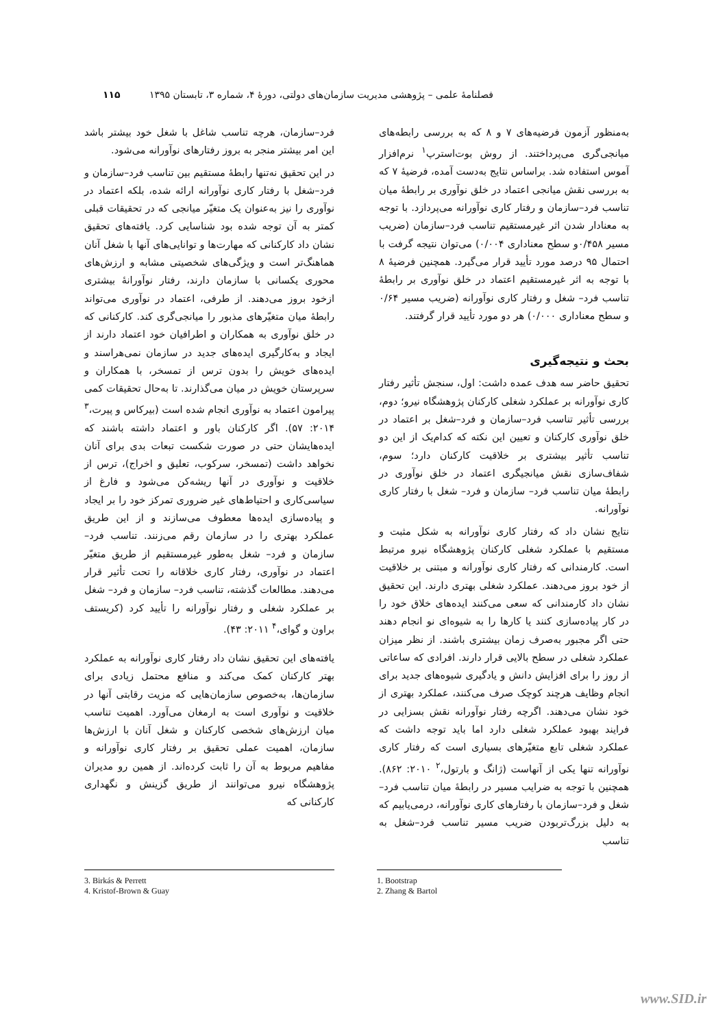فصلنامهٔ علمی – پژوهشی مدیریت سازمان‌های دولتی، دورهٔ ۴، شماره ۳، تابستان ۱۳۹۵ ۱۱۵
به‌منظور آزمون فرضیه‌های ۷ و ۸ که به بررسی رابطه‌های میانجی‌گری می‌پرداختند. از روش بوت‌استرپ<sup>۱</sup> نرم‌افزار آموس استفاده شد. براساس نتایج به‌دست آمده، فرضیهٔ ۷ که به بررسی نقش میانجی اعتماد در خلق نوآوری بر رابطهٔ میان تناسب فرد–سازمان و رفتار کاری نوآورانه می‌پردازد. با توجه به معنادار شدن اثر غیرمستقیم تناسب فرد–سازمان (ضریب مسیر ۰/۴۵۸و سطح معناداری ۰/۰۰۴) می‌توان نتیجه گرفت با احتمال ۹۵ درصد مورد تأیید قرار می‌گیرد. همچنین فرضیهٔ ۸ با توجه به اثر غیرمستقیم اعتماد در خلق نوآوری بر رابطهٔ تناسب فرد– شغل و رفتار کاری نوآورانه (ضریب مسیر ۰/۶۴ و سطح معناداری ۰/۰۰۰) هر دو مورد تأیید قرار گرفتند.
بحث و نتیجه‌گیری
تحقیق حاضر سه هدف عمده داشت: اول، سنجش تأثیر رفتار کاری نوآورانه بر عملکرد شغلی کارکنان پژوهشگاه نیرو؛ دوم، بررسی تأثیر تناسب فرد–سازمان و فرد–شغل بر اعتماد در خلق نوآوری کارکنان و تعیین این نکته که کدام‌یک از این دو تناسب تأثیر بیشتری بر خلاقیت کارکنان دارد؛ سوم، شفاف‌سازی نقش میانجیگری اعتماد در خلق نوآوری در رابطهٔ میان تناسب فرد– سازمان و فرد– شغل با رفتار کاری نوآورانه.
نتایج نشان داد که رفتار کاری نوآورانه به شکل مثبت و مستقیم با عملکرد شغلی کارکنان پژوهشگاه نیرو مرتبط است. کارمندانی که رفتار کاری نوآورانه و مبتنی بر خلاقیت از خود بروز می‌دهند. عملکرد شغلی بهتری دارند. این تحقیق نشان داد کارمندانی که سعی می‌کنند ایده‌های خلاق خود را در کار پیاده‌سازی کنند یا کارها را به شیوه‌ای نو انجام دهند حتی اگر مجبور به‌صرف زمان بیشتری باشند. از نظر میزان عملکرد شغلی در سطح بالایی قرار دارند. افرادی که ساعاتی از روز را برای افزایش دانش و یادگیری شیوه‌های جدید برای انجام وظایف هرچند کوچک صرف می‌کنند، عملکرد بهتری از خود نشان می‌دهند. اگرچه رفتار نوآورانه نقش بسزایی در فرایند بهبود عملکرد شغلی دارد اما باید توجه داشت که عملکرد شغلی تابع متغیّرهای بسیاری است که رفتار کاری نوآورانه تنها یکی از آنهاست (ژانگ و بارتول،<sup>۲</sup> ۲۰۱۰: ۸۶۲). همچنین با توجه به ضرایب مسیر در رابطهٔ میان تناسب فرد–شغل و فرد–سازمان با رفتارهای کاری نوآورانه، درمی‌یابیم که به دلیل بزرگ‌تربودن ضریب مسیر تناسب فرد–شغل به تناسب
فرد–سازمان، هرچه تناسب شاغل با شغل خود بیشتر باشد این امر بیشتر منجر به بروز رفتارهای نوآورانه می‌شود.
در این تحقیق نه‌تنها رابطهٔ مستقیم بین تناسب فرد–سازمان و فرد–شغل با رفتار کاری نوآورانه ارائه شده، بلکه اعتماد در نوآوری را نیز به‌عنوان یک متغیّر میانجی که در تحقیقات قبلی کمتر به آن توجه شده بود شناسایی کرد. یافته‌های تحقیق نشان داد کارکنانی که مهارت‌ها و توانایی‌های آنها با شغل آنان هماهنگ‌تر است و ویژگی‌های شخصیتی مشابه و ارزش‌های محوری یکسانی با سازمان دارند، رفتار نوآورانهٔ بیشتری ازخود بروز می‌دهند. از طرفی، اعتماد در نوآوری می‌تواند رابطهٔ میان متغیّرهای مذبور را میانجی‌گری کند. کارکنانی که در خلق نوآوری به همکاران و اطرافیان خود اعتماد دارند از ایجاد و به‌کارگیری ایده‌های جدید در سازمان نمی‌هراسند و ایده‌های خویش را بدون ترس از تمسخر، با همکاران و سرپرستان خویش در میان می‌گذارند. تا به‌حال تحقیقات کمی پیرامون اعتماد به نوآوری انجام شده است (بیرکاس و پیرت،<sup>۳</sup> ۲۰۱۴: ۵۷). اگر کارکنان باور و اعتماد داشته باشند که ایده‌هایشان حتی در صورت شکست تبعات بدی برای آنان نخواهد داشت (تمسخر، سرکوب، تعلیق و اخراج)، ترس از خلاقیت و نوآوری در آنها ریشه‌کن می‌شود و فارغ از سیاسی‌کاری و احتیاط‌های غیر ضروری تمرکز خود را بر ایجاد و پیاده‌سازی ایده‌ها معطوف می‌سازند و از این طریق عملکرد بهتری را در سازمان رقم می‌زنند. تناسب فرد–سازمان و فرد– شغل به‌طور غیرمستقیم از طریق متغیّر اعتماد در نوآوری، رفتار کاری خلاقانه را تحت تأثیر قرار می‌دهند. مطالعات گذشته، تناسب فرد– سازمان و فرد– شغل بر عملکرد شغلی و رفتار نوآورانه را تأیید کرد (کریستف براون و گوای،<sup>۴</sup> ۲۰۱۱: ۴۳).
یافته‌های این تحقیق نشان داد رفتار کاری نوآورانه به عملکرد بهتر کارکنان کمک می‌کند و منافع محتمل زیادی برای سازمان‌ها، به‌خصوص سازمان‌هایی که مزیت رقابتی آنها در خلاقیت و نوآوری است به ارمغان می‌آورد. اهمیت تناسب میان ارزش‌های شخصی کارکنان و شغل آنان با ارزش‌ها سازمان، اهمیت عملی تحقیق بر رفتار کاری نوآورانه و مفاهیم مربوط به آن را ثابت کرده‌اند. از همین رو مدیران پژوهشگاه نیرو می‌توانند از طریق گزینش و نگهداری کارکنانی که
1. Bootstrap
2. Zhang & Bartol
3. Birkás & Perrett
4. Kristof-Brown & Guay
www.SID.ir